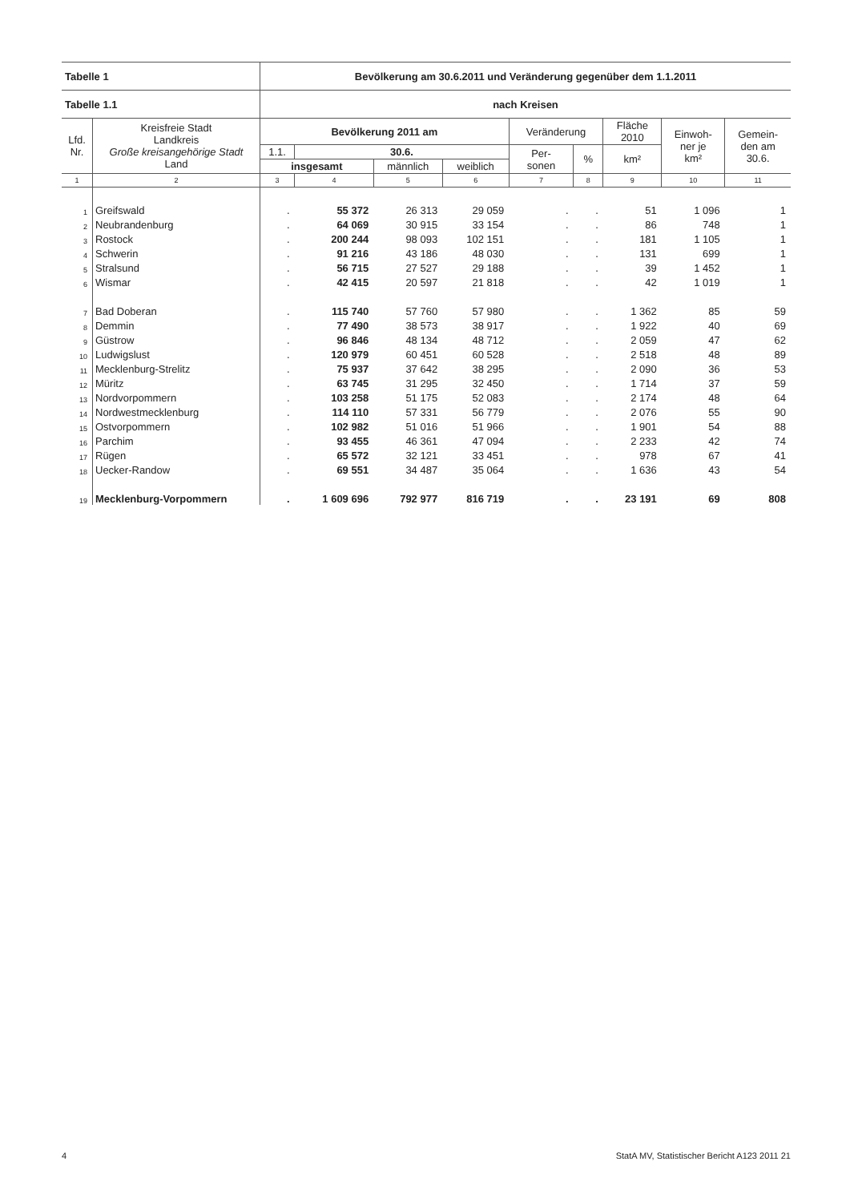| Tabelle 1 | | Bevölkerung am 30.6.2011 und Veränderung gegenüber dem 1.1.2011 | | | | | | | | |
| --- | --- | --- | --- | --- | --- | --- | --- | --- | --- | --- |
| Tabelle 1.1 | | nach Kreisen | | | | | | | | |
| Lfd. Nr. | Kreisfreie Stadt Landkreis Große kreisangehörige Stadt Land | Bevölkerung 2011 am | | | | Veränderung | | Fläche 2010 | Einwoh- ner je km² | Gemein- den am 30.6. |
| | | 1.1. | 30.6. | | | Per- sonen | % | km² | | |
| | | insgesamt | | männlich | weiblich | | | | | |
| 1 | 2 | 3 | 4 | 5 | 6 | 7 | 8 | 9 | 10 | 11 |
| 1 | Greifswald | . | 55 372 | 26 313 | 29 059 | . | . | 51 | 1 096 | 1 |
| 2 | Neubrandenburg | . | 64 069 | 30 915 | 33 154 | . | . | 86 | 748 | 1 |
| 3 | Rostock | . | 200 244 | 98 093 | 102 151 | . | . | 181 | 1 105 | 1 |
| 4 | Schwerin | . | 91 216 | 43 186 | 48 030 | . | . | 131 | 699 | 1 |
| 5 | Stralsund | . | 56 715 | 27 527 | 29 188 | . | . | 39 | 1 452 | 1 |
| 6 | Wismar | . | 42 415 | 20 597 | 21 818 | . | . | 42 | 1 019 | 1 |
| 7 | Bad Doberan | . | 115 740 | 57 760 | 57 980 | . | . | 1 362 | 85 | 59 |
| 8 | Demmin | . | 77 490 | 38 573 | 38 917 | . | . | 1 922 | 40 | 69 |
| 9 | Güstrow | . | 96 846 | 48 134 | 48 712 | . | . | 2 059 | 47 | 62 |
| 10 | Ludwigslust | . | 120 979 | 60 451 | 60 528 | . | . | 2 518 | 48 | 89 |
| 11 | Mecklenburg-Strelitz | . | 75 937 | 37 642 | 38 295 | . | . | 2 090 | 36 | 53 |
| 12 | Müritz | . | 63 745 | 31 295 | 32 450 | . | . | 1 714 | 37 | 59 |
| 13 | Nordvorpommern | . | 103 258 | 51 175 | 52 083 | . | . | 2 174 | 48 | 64 |
| 14 | Nordwestmecklenburg | . | 114 110 | 57 331 | 56 779 | . | . | 2 076 | 55 | 90 |
| 15 | Ostvorpommern | . | 102 982 | 51 016 | 51 966 | . | . | 1 901 | 54 | 88 |
| 16 | Parchim | . | 93 455 | 46 361 | 47 094 | . | . | 2 233 | 42 | 74 |
| 17 | Rügen | . | 65 572 | 32 121 | 33 451 | . | . | 978 | 67 | 41 |
| 18 | Uecker-Randow | . | 69 551 | 34 487 | 35 064 | . | . | 1 636 | 43 | 54 |
| 19 | Mecklenburg-Vorpommern | . | 1 609 696 | 792 977 | 816 719 | . | . | 23 191 | 69 | 808 |
4 StatA MV, Statistischer Bericht A123 2011 21